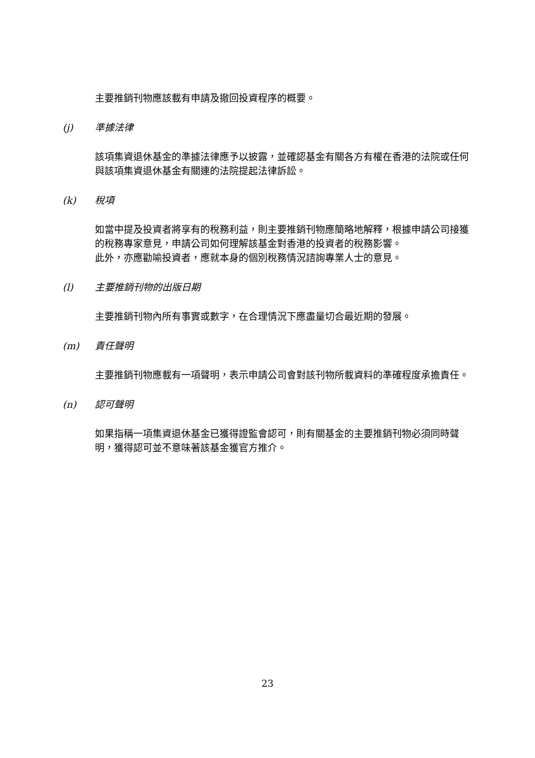主要推銷刊物應該載有申請及撤回投資程序的概要。
(j) 準據法律
該項集資退休基金的準據法律應予以披露，並確認基金有關各方有權在香港的法院或任何與該項集資退休基金有關連的法院提起法律訴訟。
(k) 稅項
如當中提及投資者將享有的稅務利益，則主要推銷刊物應簡略地解釋，根據申請公司接獲的稅務專家意見，申請公司如何理解該基金對香港的投資者的稅務影響。
此外，亦應勸喻投資者，應就本身的個別稅務情況諮詢專業人士的意見。
(l) 主要推銷刊物的出版日期
主要推銷刊物內所有事實或數字，在合理情況下應盡量切合最近期的發展。
(m) 責任聲明
主要推銷刊物應載有一項聲明，表示申請公司會對該刊物所載資料的準確程度承擔責任。
(n) 認可聲明
如果指稱一項集資退休基金已獲得證監會認可，則有關基金的主要推銷刊物必須同時聲明，獲得認可並不意味著該基金獲官方推介。
23